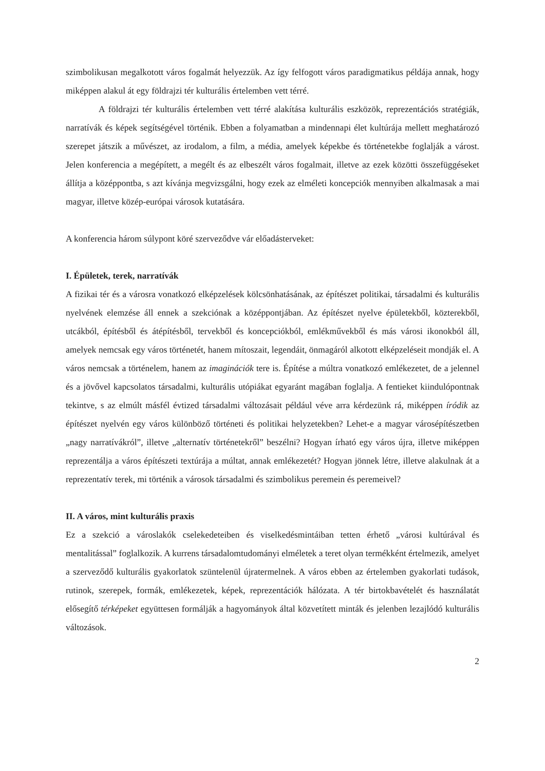szimbolikusan megalkotott város fogalmát helyezzük. Az így felfogott város paradigmatikus példája annak, hogy miképpen alakul át egy földrajzi tér kulturális értelemben vett térré.
A földrajzi tér kulturális értelemben vett térré alakítása kulturális eszközök, reprezentációs stratégiák, narratívák és képek segítségével történik. Ebben a folyamatban a mindennapi élet kultúrája mellett meghatározó szerepet játszik a művészet, az irodalom, a film, a média, amelyek képekbe és történetekbe foglalják a várost. Jelen konferencia a megépített, a megélt és az elbeszélt város fogalmait, illetve az ezek közötti összefüggéseket állítja a középpontba, s azt kívánja megvizsgálni, hogy ezek az elméleti koncepciók mennyiben alkalmasak a mai magyar, illetve közép-európai városok kutatására.
A konferencia három súlypont köré szerveződve vár előadásterveket:
I. Épületek, terek, narratívák
A fizikai tér és a városra vonatkozó elképzelések kölcsönhatásának, az építészet politikai, társadalmi és kulturális nyelvének elemzése áll ennek a szekciónak a középpontjában. Az építészet nyelve épületekből, közterekből, utcákból, építésből és átépítésből, tervekből és koncepciókból, emlékművekből és más városi ikonokból áll, amelyek nemcsak egy város történetét, hanem mítoszait, legendáit, önmagáról alkotott elképzeléseit mondják el. A város nemcsak a történelem, hanem az imaginációk tere is. Építése a múltra vonatkozó emlékezetet, de a jelennel és a jövővel kapcsolatos társadalmi, kulturális utópiákat egyaránt magában foglalja. A fentieket kiindulópontnak tekintve, s az elmúlt másfél évtized társadalmi változásait például véve arra kérdezünk rá, miképpen íródik az építészet nyelvén egy város különböző történeti és politikai helyzetekben? Lehet-e a magyar városépítészetben „nagy narratívákról”, illetve „alternatív történetekről” beszélni? Hogyan írható egy város újra, illetve miképpen reprezentálja a város építészeti textúrája a múltat, annak emlékezetét? Hogyan jönnek létre, illetve alakulnak át a reprezentatív terek, mi történik a városok társadalmi és szimbolikus peremein és peremeivel?
II. A város, mint kulturális praxis
Ez a szekció a városlakók cselekedeteiben és viselkedésmintáiban tetten érhető „városi kultúrával és mentalitással” foglalkozik. A kurrens társadalomtudományi elméletek a teret olyan termékként értelmezik, amelyet a szerveződő kulturális gyakorlatok szüntelenül újratermelnek. A város ebben az értelemben gyakorlati tudások, rutinok, szerepek, formák, emlékezetek, képek, reprezentációk hálózata. A tér birtokbavételét és használatát elősegítő térképeket együttesen formálják a hagyományok által közvetített minták és jelenben lezajlódó kulturális változások.
2